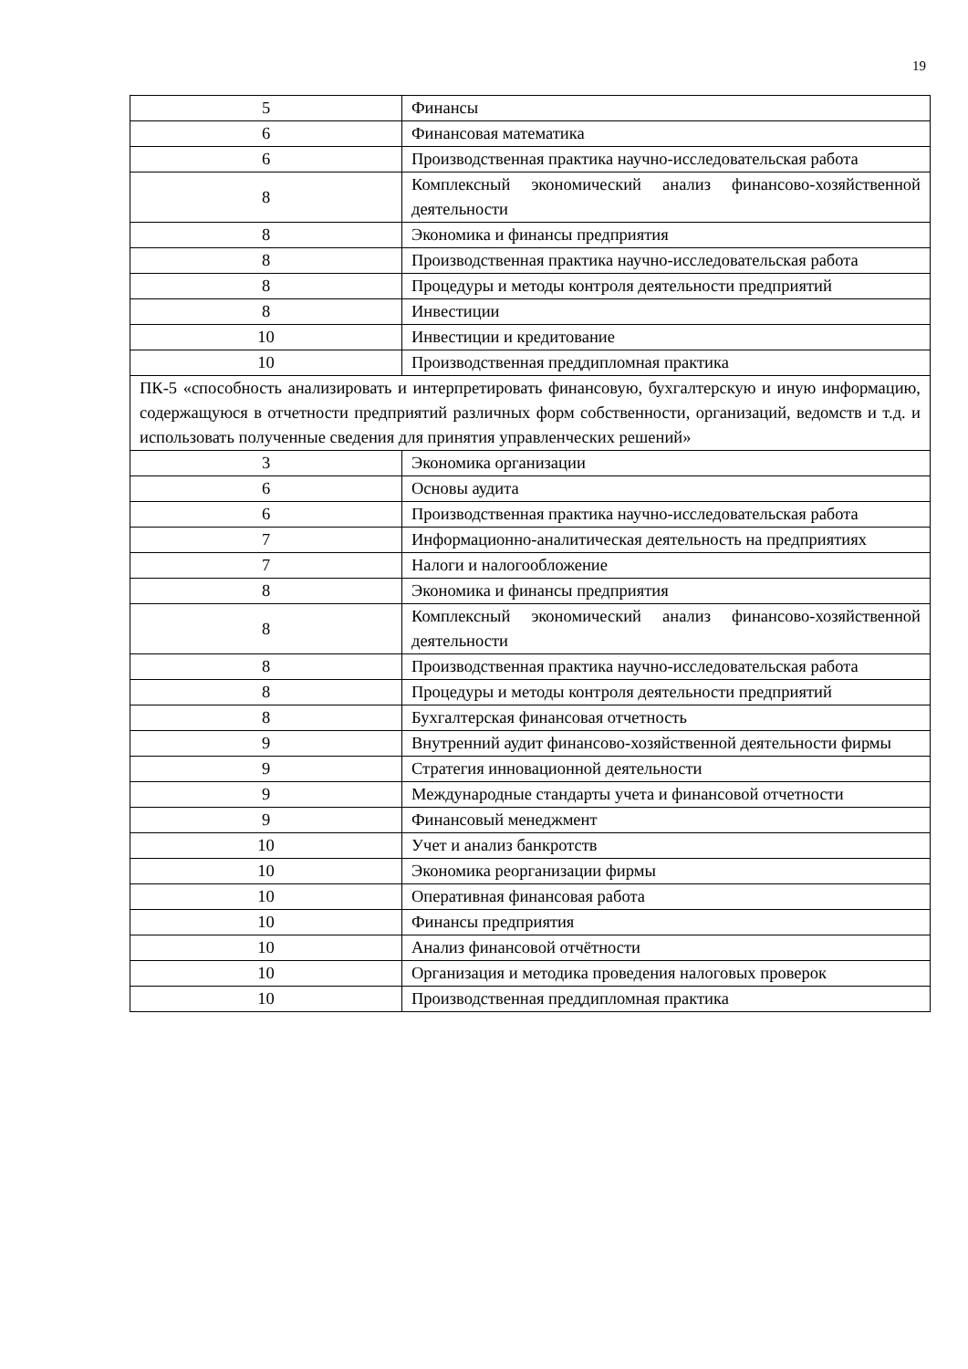19
| 5 | Финансы |
| 6 | Финансовая математика |
| 6 | Производственная практика научно-исследовательская работа |
| 8 | Комплексный экономический анализ финансово-хозяйственной деятельности |
| 8 | Экономика и финансы предприятия |
| 8 | Производственная практика научно-исследовательская работа |
| 8 | Процедуры и методы контроля деятельности предприятий |
| 8 | Инвестиции |
| 10 | Инвестиции и кредитование |
| 10 | Производственная преддипломная практика |
| ПК-5 «способность анализировать и интерпретировать финансовую, бухгалтерскую и иную информацию, содержащуюся в отчетности предприятий различных форм собственности, организаций, ведомств и т.д. и использовать полученные сведения для принятия управленческих решений» | |
| 3 | Экономика организации |
| 6 | Основы аудита |
| 6 | Производственная практика научно-исследовательская работа |
| 7 | Информационно-аналитическая деятельность на предприятиях |
| 7 | Налоги и налогообложение |
| 8 | Экономика и финансы предприятия |
| 8 | Комплексный экономический анализ финансово-хозяйственной деятельности |
| 8 | Производственная практика научно-исследовательская работа |
| 8 | Процедуры и методы контроля деятельности предприятий |
| 8 | Бухгалтерская финансовая отчетность |
| 9 | Внутренний аудит финансово-хозяйственной деятельности фирмы |
| 9 | Стратегия инновационной деятельности |
| 9 | Международные стандарты учета и финансовой отчетности |
| 9 | Финансовый менеджмент |
| 10 | Учет и анализ банкротств |
| 10 | Экономика реорганизации фирмы |
| 10 | Оперативная финансовая работа |
| 10 | Финансы предприятия |
| 10 | Анализ финансовой отчётности |
| 10 | Организация и методика проведения налоговых проверок |
| 10 | Производственная преддипломная практика |